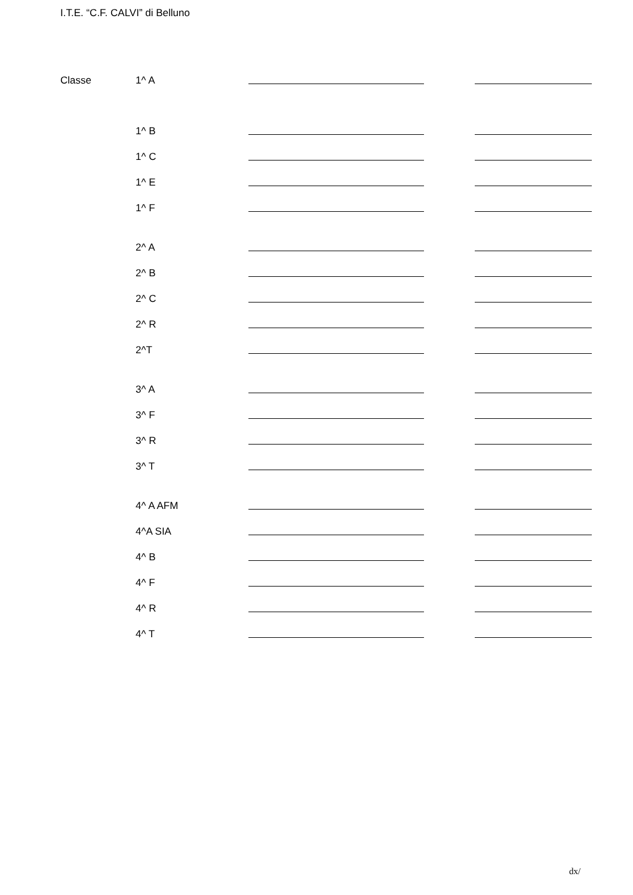I.T.E. “C.F. CALVI” di Belluno
| Classe | 1^ A | | | |
| | 1^ B | | | |
| | 1^ C | | | |
| | 1^ E | | | |
| | 1^ F | | | |
| | 2^ A | | | |
| | 2^ B | | | |
| | 2^ C | | | |
| | 2^ R | | | |
| | 2^T | | | |
| | 3^ A | | | |
| | 3^ F | | | |
| | 3^ R | | | |
| | 3^ T | | | |
| | 4^ A AFM | | | |
| | 4^A SIA | | | |
| | 4^ B | | | |
| | 4^ F | | | |
| | 4^ R | | | |
| | 4^ T | | | |
dx/